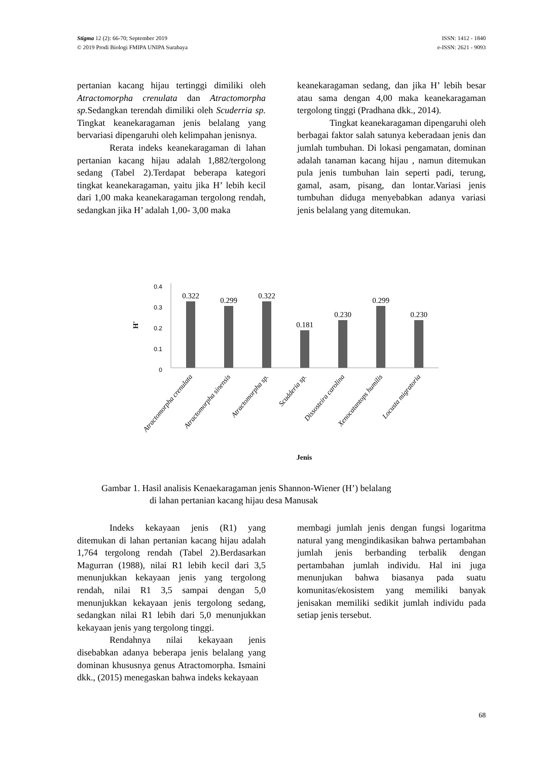Stigma 12 (2): 66-70; September 2019
© 2019 Prodi Biologi FMIPA UNIPA Surabaya
ISSN: 1412 - 1840
e-ISSN: 2621 - 9093
pertanian kacang hijau tertinggi dimiliki oleh Atractomorpha crenulata dan Atractomorpha sp. Sedangkan terendah dimiliki oleh Scuderria sp. Tingkat keanekaragaman jenis belalang yang bervariasi dipengaruhi oleh kelimpahan jenisnya.
Rerata indeks keanekaragaman di lahan pertanian kacang hijau adalah 1,882/tergolong sedang (Tabel 2).Terdapat beberapa kategori tingkat keanekaragaman, yaitu jika H’ lebih kecil dari 1,00 maka keanekaragaman tergolong rendah, sedangkan jika H’ adalah 1,00- 3,00 maka
keanekaragaman sedang, dan jika H’ lebih besar atau sama dengan 4,00 maka keanekaragaman tergolong tinggi (Pradhana dkk., 2014).
Tingkat keanekaragaman dipengaruhi oleh berbagai faktor salah satunya keberadaan jenis dan jumlah tumbuhan. Di lokasi pengamatan, dominan adalah tanaman kacang hijau , namun ditemukan pula jenis tumbuhan lain seperti padi, terung, gamal, asam, pisang, dan lontar.Variasi jenis tumbuhan diduga menyebabkan adanya variasi jenis belalang yang ditemukan.
0.4
0.3
0.2
0.1
0
H'
0.322
0.299
0.322
0.181
0.230
0.299
0.230
Atractomorpha crenulata
Atractomorpha sinensis
Atractomorpha sp.
Scudderia sp.
Dissosteira carolina
Xenocatantops humilis
Locusta migratoria
Jenis
Gambar 1. Hasil analisis Kenaekaragaman jenis Shannon-Wiener (H’) belalang
di lahan pertanian kacang hijau desa Manusak
Indeks kekayaan jenis (R1) yang ditemukan di lahan pertanian kacang hijau adalah 1,764 tergolong rendah (Tabel 2).Berdasarkan Magurran (1988), nilai R1 lebih kecil dari 3,5 menunjukkan kekayaan jenis yang tergolong rendah, nilai R1 3,5 sampai dengan 5,0 menunjukkan kekayaan jenis tergolong sedang, sedangkan nilai R1 lebih dari 5,0 menunjukkan kekayaan jenis yang tergolong tinggi.
Rendahnya nilai kekayaan jenis disebabkan adanya beberapa jenis belalang yang dominan khususnya genus Atractomorpha. Ismaini dkk., (2015) menegaskan bahwa indeks kekayaan
membagi jumlah jenis dengan fungsi logaritma natural yang mengindikasikan bahwa pertambahan jumlah jenis berbanding terbalik dengan pertambahan jumlah individu. Hal ini juga menunjukan bahwa biasanya pada suatu komunitas/ekosistem yang memiliki banyak jenisakan memiliki sedikit jumlah individu pada setiap jenis tersebut.
68